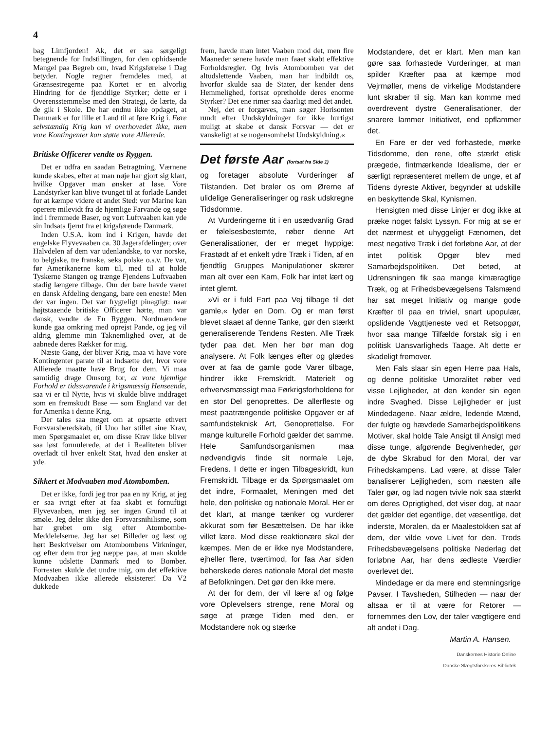4
bag Limfjorden! Ak, det er saa sørgeligt betegnende for Indstillingen, for den ophidsende Mangel paa Begreb om, hvad Krigsførelse i Dag betyder. Nogle regner fremdeles med, at Grænsestregerne paa Kortet er en alvorlig Hindring for de fjendtlige Styrker; dette er i Overensstemmelse med den Strategi, de lærte, da de gik i Skole. De har endnu ikke opdaget, at Danmark er for lille et Land til at føre Krig i. Føre selvstændig Krig kan vi overhovedet ikke, men vore Kontingenter kan støtte vore Allierede.
Britiske Officerer vendte os Ryggen.
Det er udfra en saadan Betragtning, Værnene kunde skabes, efter at man nøje har gjort sig klart, hvilke Opgaver man ønsker at løse. Vore Landstyrker kan blive tvunget til at forlade Landet for at kæmpe videre et andet Sted: vor Marine kan operere milevidt fra de hjemlige Farvande og søge ind i fremmede Baser, og vort Luftvaaben kan yde sin Indsats fjernt fra et krigsførende Danmark.
Inden U.S.A. kom ind i Krigen, havde det engelske Flyvevaaben ca. 30 Jagerafdelinger; over Halvdelen af dem var udenlandske, to var norske, to belgiske, tre franske, seks polske o.s.v. De var, før Amerikanerne kom til, med til at holde Tyskerne Stangen og trænge Fjendens Luftvaaben stadig længere tilbage. Om der bare havde været en dansk Afdeling dengang, bare een eneste! Men der var ingen. Det var frygteligt pinagtigt: naar højtstaaende britiske Officerer hørte, man var dansk, vendte de En Ryggen. Nordmændene kunde gaa omkring med oprejst Pande, og jeg vil aldrig glemme min Taknemlighed over, at de aabnede deres Rækker for mig.
Næste Gang, der bliver Krig, maa vi have vore Kontingenter parate til at indsætte der, hvor vore Allierede maatte have Brug for dem. Vi maa samtidig drage Omsorg for, at vore hjemlige Forhold er tidssvarende i krigsmæssig Henseende, saa vi er til Nytte, hvis vi skulde blive inddraget som en fremskudt Base — som England var det for Amerika i denne Krig.
Der tales saa meget om at opsætte ethvert Forsvarsberedskab, til Uno har stillet sine Krav, men Spørgsmaalet er, om disse Krav ikke bliver saa løst formulerede, at det i Realiteten bliver overladt til hver enkelt Stat, hvad den ønsker at yde.
Sikkert et Modvaaben mod Atombomben.
Det er ikke, fordi jeg tror paa en ny Krig, at jeg er saa ivrigt efter at faa skabt et fornuftigt Flyvevaaben, men jeg ser ingen Grund til at smøle. Jeg deler ikke den Forsvarsnihilisme, som har grebet om sig efter Atombombe-Meddelelserne. Jeg har set Billeder og læst og hørt Beskrivelser om Atombombens Virkninger, og efter dem tror jeg næppe paa, at man skulde kunne udslette Danmark med to Bomber. Forresten skulde det undre mig, om det effektive Modvaaben ikke allerede eksisterer! Da V2 dukkede
frem, havde man intet Vaaben mod det, men fire Maaneder senere havde man faaet skabt effektive Forholdsregler. Og hvis Atombomben var det altudslettende Vaaben, man har indbildt os, hvorfor skulde saa de Stater, der kender dens Hemmelighed, fortsat opretholde deres enorme Styrker? Det ene rimer saa daarligt med det andet.
Nej, det er forgæves, man søger Horisonten rundt efter Undskyldninger for ikke hurtigst muligt at skabe et dansk Forsvar — det er vanskeligt at se nogensomhelst Undskyldning.«
Det første Aar (fortsat fra Side 1)
og foretager absolute Vurderinger af Tilstanden. Det brøler os om Ørerne af ulidelige Generaliseringer og rask udskregne Tidsdomme.
At Vurderingerne tit i en usædvanlig Grad er følelsesbestemte, røber denne Art Generalisationer, der er meget hyppige: Frastødt af et enkelt ydre Træk i Tiden, af en fjendtlig Gruppes Manipulationer skærer man alt over een Kam, Folk har intet lært og intet glemt.
»Vi er i fuld Fart paa Vej tilbage til det gamle,« lyder en Dom. Og er man først blevet slaaet af denne Tanke, gør den stærkt generaliserende Tendens Resten. Alle Træk tyder paa det. Men her bør man dog analysere. At Folk længes efter og glædes over at faa de gamle gode Varer tilbage, hindrer ikke Fremskridt. Materielt og erhvervsmæssigt maa Førkrigsforholdene for en stor Del genoprettes. De allerfleste og mest paatrængende politiske Opgaver er af samfundsteknisk Art, Genoprettelse. For mange kulturelle Forhold gælder det samme. Hele Samfundsorganismen maa nødvendigvis finde sit normale Leje, Fredens. I dette er ingen Tilbageskridt, kun Fremskridt. Tilbage er da Spørgsmaalet om det indre, Formaalet, Meningen med det hele, den politiske og nationale Moral. Her er det klart, at mange tænker og vurderer akkurat som før Besættelsen. De har ikke villet lære. Mod disse reaktionære skal der kæmpes. Men de er ikke nye Modstandere, ejheller flere, tværtimod, for faa Aar siden beherskede deres nationale Moral det meste af Befolkningen. Det gør den ikke mere.
At der for dem, der vil lære af og følge vore Oplevelsers strenge, rene Moral og søge at præge Tiden med den, er Modstandere nok og stærke
Modstandere, det er klart. Men man kan gøre saa forhastede Vurderinger, at man spilder Kræfter paa at kæmpe mod Vejrmøller, mens de virkelige Modstandere lunt skraber til sig. Man kan komme med overdrevent dystre Generalisationer, der snarere lammer Initiativet, end opflammer det.
En Fare er der ved forhastede, mørke Tidsdomme, den rene, ofte stærkt etisk prægede, fintmærkende Idealisme, der er særligt repræsenteret mellem de unge, et af Tidens dyreste Aktiver, begynder at udskille en beskyttende Skal, Kynismen.
Hensigten med disse Linjer er dog ikke at præke noget falskt Lyssyn. For mig at se er det nærmest et uhyggeligt Fænomen, det mest negative Træk i det forløbne Aar, at der intet politisk Opgør blev med Samarbejdspolitiken. Det betød, at Udrensningen fik saa mange kimæragtige Træk, og at Frihedsbevægelsens Talsmænd har sat meget Initiativ og mange gode Kræfter til paa en triviel, snart upopulær, opslidende Vagttjeneste ved et Retsopgør, hvor saa mange Tilfælde forstak sig i en politisk Uansvarligheds Taage. Alt dette er skadeligt fremover.
Men Fals slaar sin egen Herre paa Hals, og denne politiske Umoralitet røber ved visse Lejligheder, at den kender sin egen indre Svaghed. Disse Lejligheder er just Mindedagene. Naar ældre, ledende Mænd, der fulgte og hævdede Samarbejdspolitikens Motiver, skal holde Tale Ansigt til Ansigt med disse tunge, afgørende Begivenheder, gør de dybe Skrabud for den Moral, der var Frihedskampens. Lad være, at disse Taler banaliserer Lejligheden, som næsten alle Taler gør, og lad nogen tvivle nok saa stærkt om deres Oprigtighed, det viser dog, at naar det gælder det egentlige, det væsentlige, det inderste, Moralen, da er Maalestokken sat af dem, der vilde vove Livet for den. Trods Frihedsbevægelsens politiske Nederlag det forløbne Aar, har dens ædleste Værdier overlevet det.
Mindedage er da mere end stemningsrige Pavser. I Tavsheden, Stilheden — naar der altsaa er til at være for Retorer — fornemmes den Lov, der taler vægtigere end alt andet i Dag.
Martin A. Hansen.
Danskernes Historie Online
Danske Slægtsforskeres Bibliotek